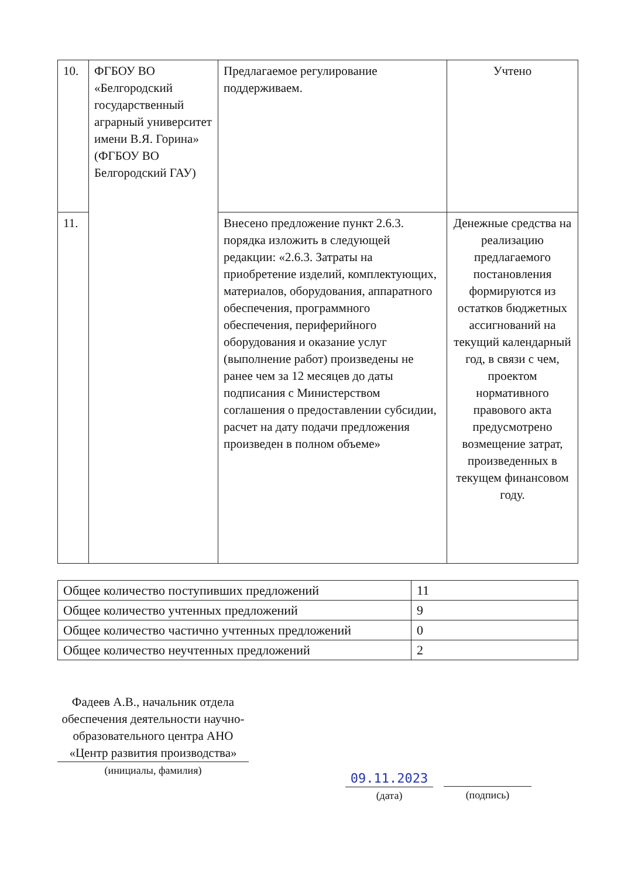| 10. | ФГБОУ ВО «Белгородский государственный аграрный университет имени В.Я. Горина» (ФГБОУ ВО Белгородский ГАУ) | Предлагаемое регулирование поддерживаем. | Учтено |
| 11. | | Внесено предложение пункт 2.6.3. порядка изложить в следующей редакции: «2.6.3. Затраты на приобретение изделий, комплектующих, материалов, оборудования, аппаратного обеспечения, программного обеспечения, периферийного оборудования и оказание услуг (выполнение работ) произведены не ранее чем за 12 месяцев до даты подписания с Министерством соглашения о предоставлении субсидии, расчет на дату подачи предложения произведен в полном объеме» | Денежные средства на реализацию предлагаемого постановления формируются из остатков бюджетных ассигнований на текущий календарный год, в связи с чем, проектом нормативного правового акта предусмотрено возмещение затрат, произведенных в текущем финансовом году. |
| Общее количество поступивших предложений | 11 |
| Общее количество учтенных предложений | 9 |
| Общее количество частично учтенных предложений | 0 |
| Общее количество неучтенных предложений | 2 |
Фадеев А.В., начальник отдела обеспечения деятельности научно-образовательного центра АНО «Центр развития производства»
(инициалы, фамилия)
09.11.2023
(дата) (подпись)